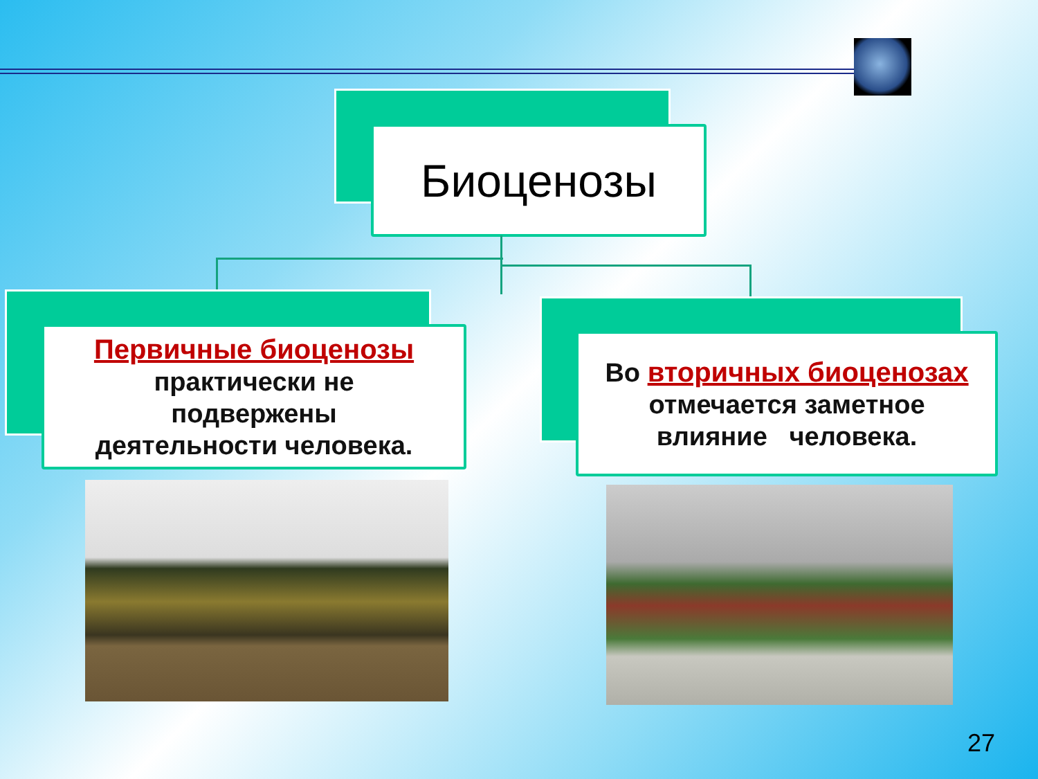Биоценозы
Первичные биоценозы
практически не
подвержены
деятельности человека.
Во вторичных биоценозах
отмечается заметное
влияние человека.
27